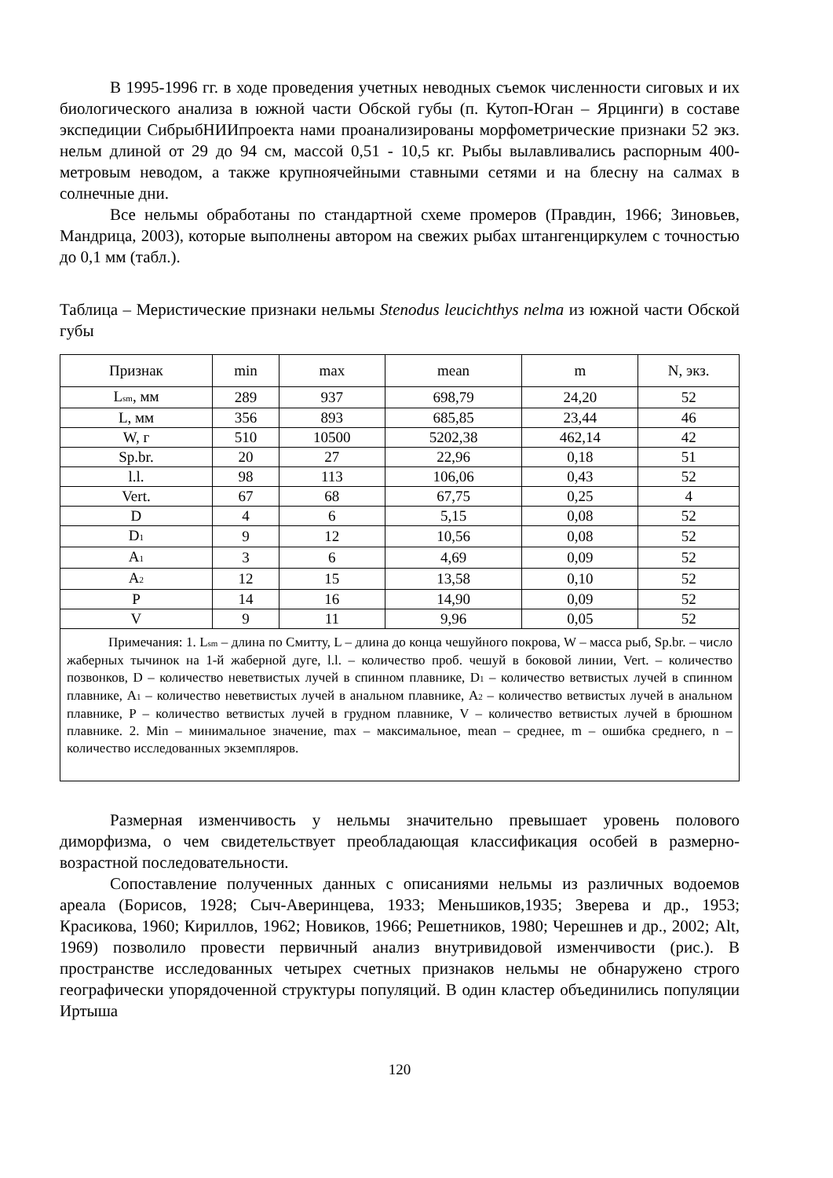В 1995-1996 гг. в ходе проведения учетных неводных съемок численности сиговых и их биологического анализа в южной части Обской губы (п. Кутоп-Юган – Ярцинги) в составе экспедиции СибрыбНИИпроекта нами проанализированы морфометрические признаки 52 экз. нельм длиной от 29 до 94 см, массой 0,51 - 10,5 кг. Рыбы вылавливались распорным 400-метровым неводом, а также крупноячейными ставными сетями и на блесну на салмах в солнечные дни.
Все нельмы обработаны по стандартной схеме промеров (Правдин, 1966; Зиновьев, Мандрица, 2003), которые выполнены автором на свежих рыбах штангенциркулем с точностью до 0,1 мм (табл.).
Таблица – Меристические признаки нельмы Stenodus leucichthys nelma из южной части Обской губы
| Признак | min | max | mean | m | N, экз. |
| --- | --- | --- | --- | --- | --- |
| L<sub>sm</sub>, мм | 289 | 937 | 698,79 | 24,20 | 52 |
| L, мм | 356 | 893 | 685,85 | 23,44 | 46 |
| W, г | 510 | 10500 | 5202,38 | 462,14 | 42 |
| Sp.br. | 20 | 27 | 22,96 | 0,18 | 51 |
| l.l. | 98 | 113 | 106,06 | 0,43 | 52 |
| Vert. | 67 | 68 | 67,75 | 0,25 | 4 |
| D | 4 | 6 | 5,15 | 0,08 | 52 |
| D<sub>1</sub> | 9 | 12 | 10,56 | 0,08 | 52 |
| A<sub>1</sub> | 3 | 6 | 4,69 | 0,09 | 52 |
| A<sub>2</sub> | 12 | 15 | 13,58 | 0,10 | 52 |
| P | 14 | 16 | 14,90 | 0,09 | 52 |
| V | 9 | 11 | 9,96 | 0,05 | 52 |
| Примечания: 1. L<sub>sm</sub> – длина по Смитту, L – длина до конца чешуйного покрова, W – масса рыб, Sp.br. – число жаберных тычинок на 1-й жаберной дуге, l.l. – количество проб. чешуй в боковой линии, Vert. – количество позвонков, D – количество неветвистых лучей в спинном плавнике, D<sub>1</sub> – количество ветвистых лучей в спинном плавнике, A<sub>1</sub> – количество неветвистых лучей в анальном плавнике, A<sub>2</sub> – количество ветвистых лучей в анальном плавнике, P – количество ветвистых лучей в грудном плавнике, V – количество ветвистых лучей в брюшном плавнике. 2. Min – минимальное значение, max – максимальное, mean – среднее, m – ошибка среднего, n – количество исследованных экземпляров. | | | | | |
Размерная изменчивость у нельмы значительно превышает уровень полового диморфизма, о чем свидетельствует преобладающая классификация особей в размерно-возрастной последовательности.
Сопоставление полученных данных с описаниями нельмы из различных водоемов ареала (Борисов, 1928; Сыч-Аверинцева, 1933; Меньшиков,1935; Зверева и др., 1953; Красикова, 1960; Кириллов, 1962; Новиков, 1966; Решетников, 1980; Черешнев и др., 2002; Alt, 1969) позволило провести первичный анализ внутривидовой изменчивости (рис.). В пространстве исследованных четырех счетных признаков нельмы не обнаружено строго географически упорядоченной структуры популяций. В один кластер объединились популяции Иртыша
120